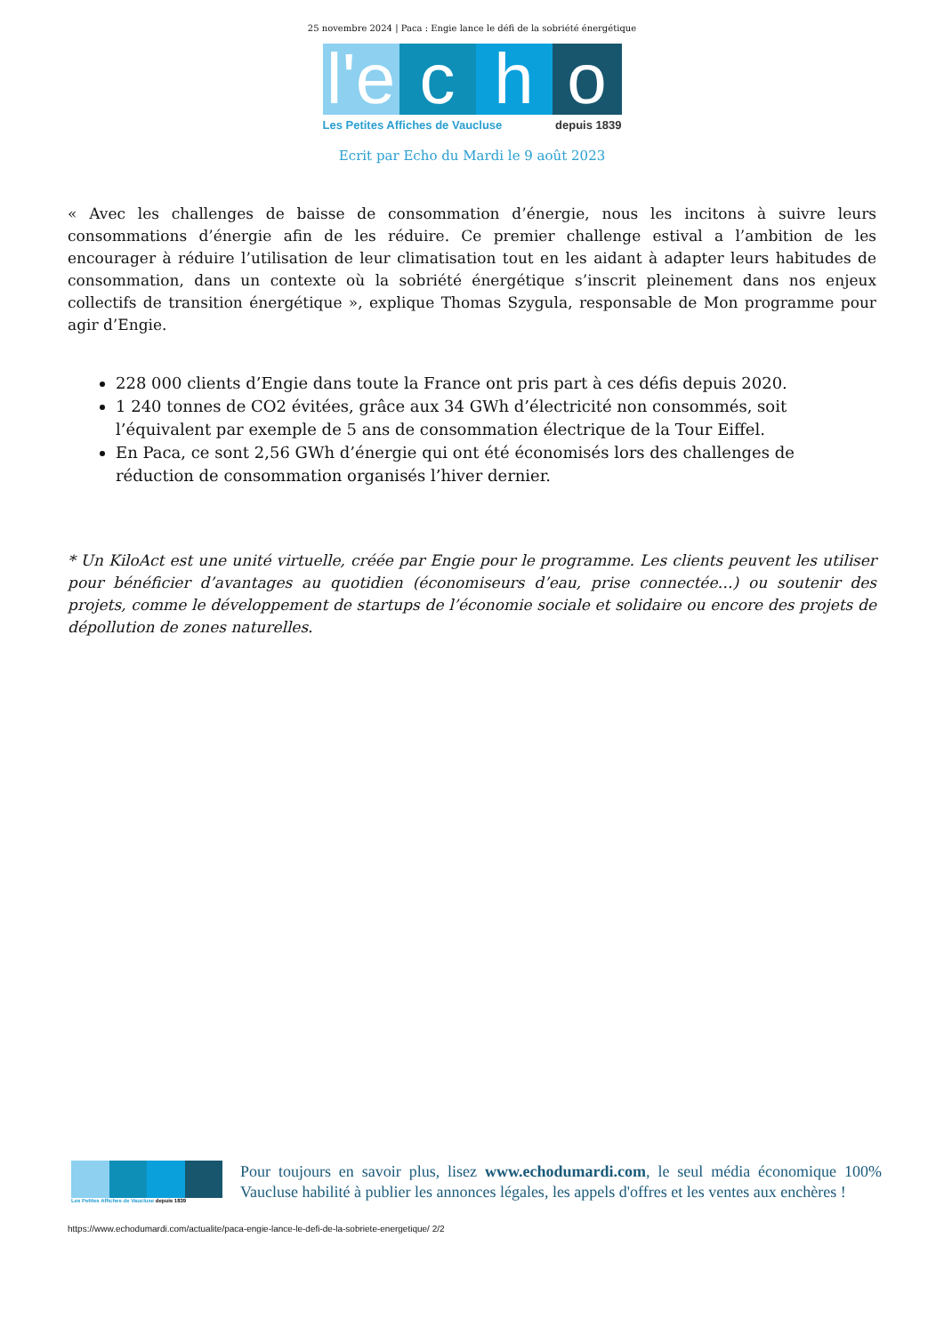25 novembre 2024 | Paca : Engie lance le défi de la sobriété énergétique
l'e
c
h
o
Les Petites Affiches de Vaucluse depuis 1839
Ecrit par Echo du Mardi le 9 août 2023
« Avec les challenges de baisse de consommation d’énergie, nous les incitons à suivre leurs consommations d’énergie afin de les réduire. Ce premier challenge estival a l’ambition de les encourager à réduire l’utilisation de leur climatisation tout en les aidant à adapter leurs habitudes de consommation, dans un contexte où la sobriété énergétique s’inscrit pleinement dans nos enjeux collectifs de transition énergétique », explique Thomas Szygula, responsable de Mon programme pour agir d’Engie.
228 000 clients d’Engie dans toute la France ont pris part à ces défis depuis 2020.
1 240 tonnes de CO2 évitées, grâce aux 34 GWh d’électricité non consommés, soit l’équivalent par exemple de 5 ans de consommation électrique de la Tour Eiffel.
En Paca, ce sont 2,56 GWh d’énergie qui ont été économisés lors des challenges de réduction de consommation organisés l’hiver dernier.
* Un KiloAct est une unité virtuelle, créée par Engie pour le programme. Les clients peuvent les utiliser pour bénéficier d’avantages au quotidien (économiseurs d’eau, prise connectée…) ou soutenir des projets, comme le développement de startups de l’économie sociale et solidaire ou encore des projets de dépollution de zones naturelles.
Les Petites Affiches de Vaucluse depuis 1839
Pour toujours en savoir plus, lisez www.echodumardi.com, le seul média économique 100% Vaucluse habilité à publier les annonces légales, les appels d'offres et les ventes aux enchères !
https://www.echodumardi.com/actualite/paca-engie-lance-le-defi-de-la-sobriete-energetique/ 2/2